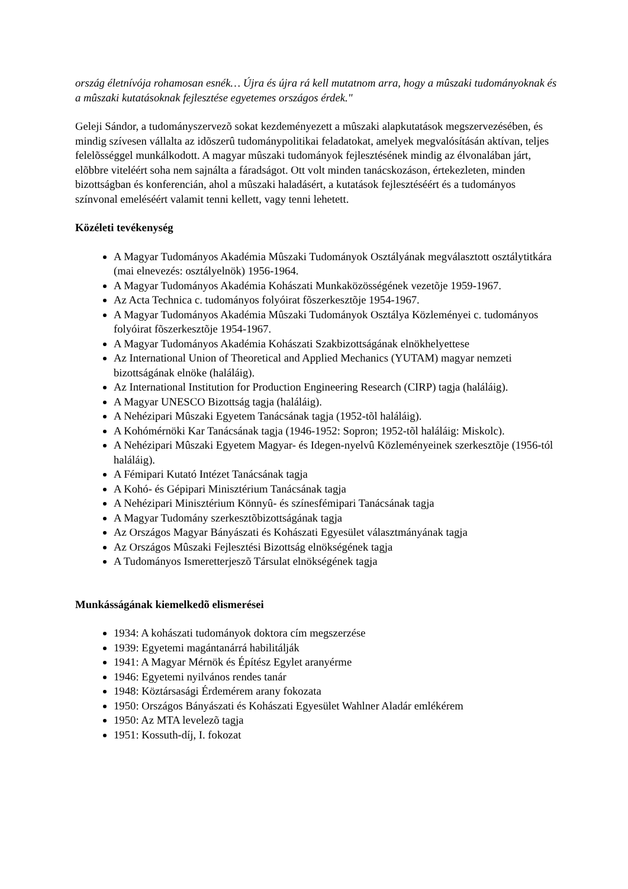ország életnívója rohamosan esnék… Újra és újra rá kell mutatnom arra, hogy a mûszaki tudományoknak és a mûszaki kutatásoknak fejlesztése egyetemes országos érdek."
Geleji Sándor, a tudományszervezõ sokat kezdeményezett a mûszaki alapkutatások megszervezésében, és mindig szívesen vállalta az idõszerû tudománypolitikai feladatokat, amelyek megvalósításán aktívan, teljes felelõsséggel munkálkodott. A magyar mûszaki tudományok fejlesztésének mindig az élvonalában járt, elõbbre viteléért soha nem sajnálta a fáradságot. Ott volt minden tanácskozáson, értekezleten, minden bizottságban és konferencián, ahol a mûszaki haladásért, a kutatások fejlesztéséért és a tudományos színvonal emeléséért valamit tenni kellett, vagy tenni lehetett.
Közéleti tevékenység
A Magyar Tudományos Akadémia Mûszaki Tudományok Osztályának megválasztott osztálytitkára (mai elnevezés: osztályelnök) 1956-1964.
A Magyar Tudományos Akadémia Kohászati Munkaközösségének vezetõje 1959-1967.
Az Acta Technica c. tudományos folyóirat fõszerkesztõje 1954-1967.
A Magyar Tudományos Akadémia Mûszaki Tudományok Osztálya Közleményei c. tudományos folyóirat fõszerkesztõje 1954-1967.
A Magyar Tudományos Akadémia Kohászati Szakbizottságának elnökhelyettese
Az International Union of Theoretical and Applied Mechanics (YUTAM) magyar nemzeti bizottságának elnöke (haláláig).
Az International Institution for Production Engineering Research (CIRP) tagja (haláláig).
A Magyar UNESCO Bizottság tagja (haláláig).
A Nehézipari Mûszaki Egyetem Tanácsának tagja (1952-tõl haláláig).
A Kohómérnöki Kar Tanácsának tagja (1946-1952: Sopron; 1952-tõl haláláig: Miskolc).
A Nehézipari Mûszaki Egyetem Magyar- és Idegen-nyelvû Közleményeinek szerkesztõje (1956-tól haláláig).
A Fémipari Kutató Intézet Tanácsának tagja
A Kohó- és Gépipari Minisztérium Tanácsának tagja
A Nehézipari Minisztérium Könnyû- és színesfémipari Tanácsának tagja
A Magyar Tudomány szerkesztõbizottságának tagja
Az Országos Magyar Bányászati és Kohászati Egyesület választmányának tagja
Az Országos Mûszaki Fejlesztési Bizottság elnökségének tagja
A Tudományos Ismeretterjeszõ Társulat elnökségének tagja
Munkásságának kiemelkedõ elismerései
1934: A kohászati tudományok doktora cím megszerzése
1939: Egyetemi magántanárrá habilitálják
1941: A Magyar Mérnök és Építész Egylet aranyérme
1946: Egyetemi nyilvános rendes tanár
1948: Köztársasági Érdemérem arany fokozata
1950: Országos Bányászati és Kohászati Egyesület Wahlner Aladár emlékérem
1950: Az MTA levelezõ tagja
1951: Kossuth-díj, I. fokozat